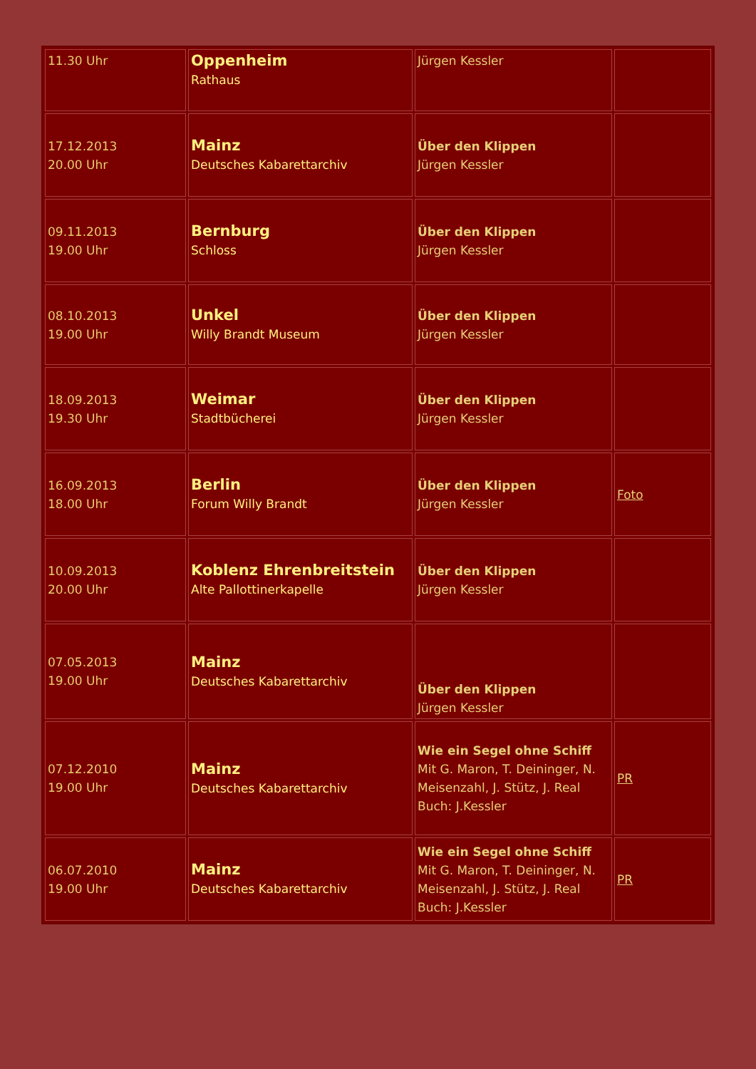| 11.30 Uhr | Oppenheim Rathaus | Jürgen Kessler | |
| 17.12.2013 20.00 Uhr | Mainz Deutsches Kabarettarchiv | Über den Klippen Jürgen Kessler | |
| 09.11.2013 19.00 Uhr | Bernburg Schloss | Über den Klippen Jürgen Kessler | |
| 08.10.2013 19.00 Uhr | Unkel Willy Brandt Museum | Über den Klippen Jürgen Kessler | |
| 18.09.2013 19.30 Uhr | Weimar Stadtbücherei | Über den Klippen Jürgen Kessler | |
| 16.09.2013 18.00 Uhr | Berlin Forum Willy Brandt | Über den Klippen Jürgen Kessler | Foto |
| 10.09.2013 20.00 Uhr | Koblenz Ehrenbreitstein Alte Pallottinerkapelle | Über den Klippen Jürgen Kessler | |
| 07.05.2013 19.00 Uhr | Mainz Deutsches Kabarettarchiv | Über den Klippen Jürgen Kessler | |
| 07.12.2010 19.00 Uhr | Mainz Deutsches Kabarettarchiv | Wie ein Segel ohne Schiff Mit G. Maron, T. Deininger, N. Meisenzahl, J. Stütz, J. Real Buch: J.Kessler | PR |
| 06.07.2010 19.00 Uhr | Mainz Deutsches Kabarettarchiv | Wie ein Segel ohne Schiff Mit G. Maron, T. Deininger, N. Meisenzahl, J. Stütz, J. Real Buch: J.Kessler | PR |